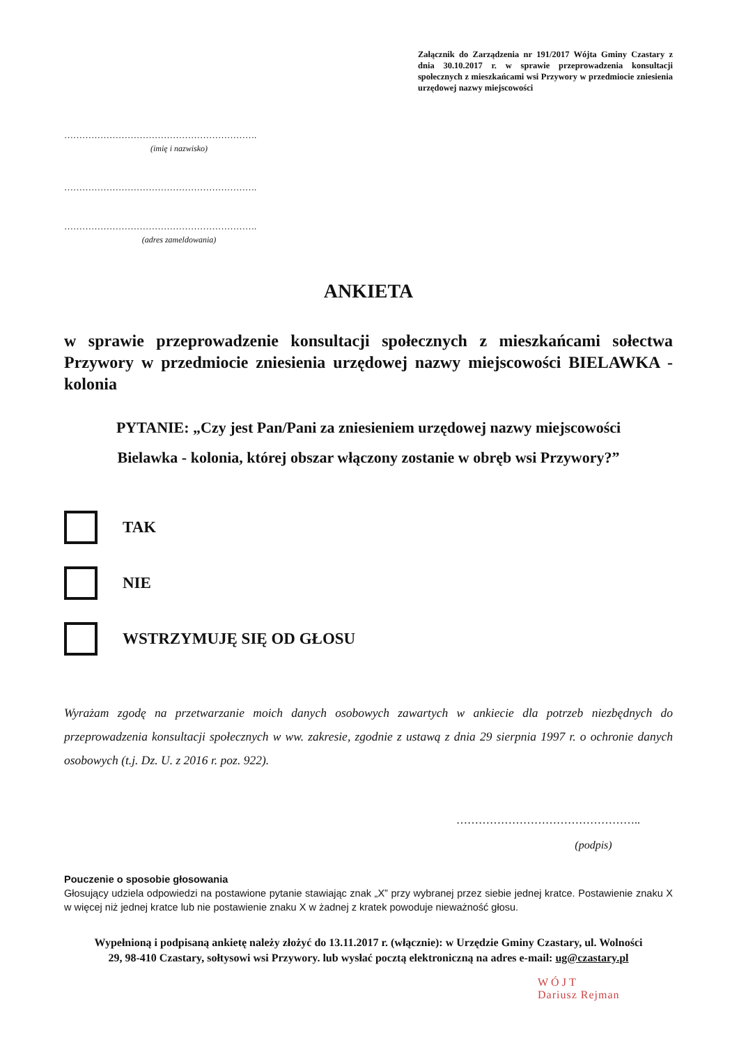Załącznik do Zarządzenia nr 191/2017 Wójta Gminy Czastary z dnia 30.10.2017 r. w sprawie przeprowadzenia konsultacji społecznych z mieszkańcami wsi Przywory w przedmiocie zniesienia urzędowej nazwy miejscowości
……………………………………………………….
(imię i nazwisko)
……………………………………………………….
……………………………………………………….
(adres zameldowania)
ANKIETA
w sprawie przeprowadzenie konsultacji społecznych z mieszkańcami sołectwa Przywory w przedmiocie zniesienia urzędowej nazwy miejscowości BIELAWKA - kolonia
PYTANIE: „Czy jest Pan/Pani za zniesieniem urzędowej nazwy miejscowości Bielawka - kolonia, której obszar włączony zostanie w obręb wsi Przywory?”
TAK
NIE
WSTRZYMUJĘ SIĘ OD GŁOSU
Wyrażam zgodę na przetwarzanie moich danych osobowych zawartych w ankiecie dla potrzeb niezbędnych do przeprowadzenia konsultacji społecznych w ww. zakresie, zgodnie z ustawą z dnia 29 sierpnia 1997 r. o ochronie danych osobowych (t.j. Dz. U. z 2016 r. poz. 922).
…………………………………………..
(podpis)
Pouczenie o sposobie głosowania
Głosujący udziela odpowiedzi na postawione pytanie stawiając znak „X” przy wybranej przez siebie jednej kratce. Postawienie znaku X w więcej niż jednej kratce lub nie postawienie znaku X w żadnej z kratek powoduje nieważność głosu.
Wypełnioną i podpisaną ankietę należy złożyć do 13.11.2017 r. (włącznie): w Urzędzie Gminy Czastary, ul. Wolności 29, 98-410 Czastary, sołtysowi wsi Przywory. lub wysłać pocztą elektroniczną na adres e-mail: ug@czastary.pl
WÓJT
Dariusz Rejman